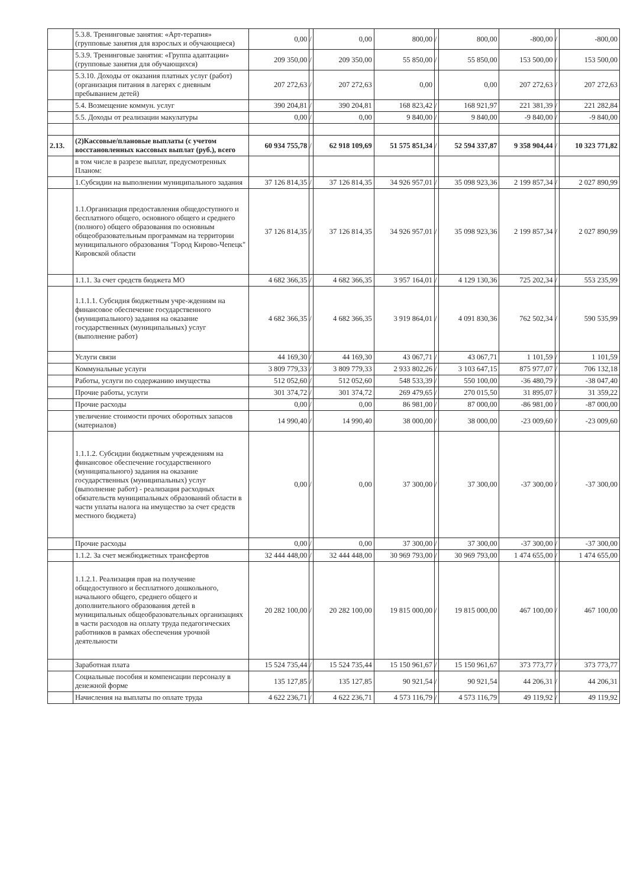| | 5.3.8. Тренинговые занятия: «Арт-терапия» (групповые занятия для взрослых и обучающиеся) | 0,00 | / | 0,00 | 800,00 | / | 800,00 | -800,00 | / | -800,00 |
| | 5.3.9. Тренинговые занятия: «Группа адаптации» (групповые занятия для обучающихся) | 209 350,00 | / | 209 350,00 | 55 850,00 | / | 55 850,00 | 153 500,00 | / | 153 500,00 |
| | 5.3.10. Доходы от оказания платных услуг (работ) (организация питания в лагерях с дневным пребыванием детей) | 207 272,63 | / | 207 272,63 | 0,00 | | 0,00 | 207 272,63 | / | 207 272,63 |
| | 5.4. Возмещение коммун. услуг | 390 204,81 | / | 390 204,81 | 168 823,42 | / | 168 921,97 | 221 381,39 | / | 221 282,84 |
| | 5.5. Доходы от реализации макулатуры | 0,00 | / | 0,00 | 9 840,00 | / | 9 840,00 | -9 840,00 | / | -9 840,00 |
| 2.13. | (2)Кассовые/плановые выплаты (с учетом восстановленных кассовых выплат (руб.), всего | 60 934 755,78 | / | 62 918 109,69 | 51 575 851,34 | / | 52 594 337,87 | 9 358 904,44 | / | 10 323 771,82 |
| | в том числе в разрезе выплат, предусмотренных Планом: | | | | | | | | | |
| | 1.Субсидии на выполнении муниципального задания | 37 126 814,35 | / | 37 126 814,35 | 34 926 957,01 | / | 35 098 923,36 | 2 199 857,34 | / | 2 027 890,99 |
| | 1.1.Организация предоставления общедоступного и бесплатного общего, основного общего и среднего (полного) общего образования по основным общеобразовательным программам на территории муниципального образования "Город Кирово-Чепецк" Кировской области | 37 126 814,35 | / | 37 126 814,35 | 34 926 957,01 | / | 35 098 923,36 | 2 199 857,34 | / | 2 027 890,99 |
| | 1.1.1. За счет средств бюджета МО | 4 682 366,35 | / | 4 682 366,35 | 3 957 164,01 | / | 4 129 130,36 | 725 202,34 | / | 553 235,99 |
| | 1.1.1.1. Субсидия бюджетным учре-ждениям на финансовое обеспечение государственного (муниципального) задания на оказание государственных (муниципальных) услуг (выполнение работ) | 4 682 366,35 | / | 4 682 366,35 | 3 919 864,01 | / | 4 091 830,36 | 762 502,34 | / | 590 535,99 |
| | Услуги связи | 44 169,30 | / | 44 169,30 | 43 067,71 | / | 43 067,71 | 1 101,59 | / | 1 101,59 |
| | Коммунальные услуги | 3 809 779,33 | / | 3 809 779,33 | 2 933 802,26 | / | 3 103 647,15 | 875 977,07 | / | 706 132,18 |
| | Работы, услуги по содержанию имущества | 512 052,60 | / | 512 052,60 | 548 533,39 | / | 550 100,00 | -36 480,79 | / | -38 047,40 |
| | Прочие работы, услуги | 301 374,72 | / | 301 374,72 | 269 479,65 | / | 270 015,50 | 31 895,07 | / | 31 359,22 |
| | Прочие расходы | 0,00 | / | 0,00 | 86 981,00 | / | 87 000,00 | -86 981,00 | / | -87 000,00 |
| | увеличение стоимости прочих оборотных запасов (материалов) | 14 990,40 | / | 14 990,40 | 38 000,00 | / | 38 000,00 | -23 009,60 | / | -23 009,60 |
| | 1.1.1.2. Субсидии бюджетным учреждениям на финансовое обеспечение государственного (муниципального) задания на оказание государственных (муниципальных) услуг (выполнение работ) - реализация расходных обязательств муниципальных образований области в части уплаты налога на имущество за счет средств местного бюджета) | 0,00 | / | 0,00 | 37 300,00 | / | 37 300,00 | -37 300,00 | / | -37 300,00 |
| | Прочие расходы | 0,00 | / | 0,00 | 37 300,00 | / | 37 300,00 | -37 300,00 | / | -37 300,00 |
| | 1.1.2. За счет межбюджетных трансфертов | 32 444 448,00 | / | 32 444 448,00 | 30 969 793,00 | / | 30 969 793,00 | 1 474 655,00 | / | 1 474 655,00 |
| | 1.1.2.1. Реализация прав на получение общедоступного и бесплатного дошкольного, начального общего, среднего общего и дополнительного образования детей в муниципальных общеобразовательных организациях в части расходов на оплату труда педагогических работников в рамках обеспечения урочной деятельности | 20 282 100,00 | / | 20 282 100,00 | 19 815 000,00 | / | 19 815 000,00 | 467 100,00 | / | 467 100,00 |
| | Заработная плата | 15 524 735,44 | / | 15 524 735,44 | 15 150 961,67 | / | 15 150 961,67 | 373 773,77 | / | 373 773,77 |
| | Социальные пособия и компенсации персоналу в денежной форме | 135 127,85 | / | 135 127,85 | 90 921,54 | / | 90 921,54 | 44 206,31 | / | 44 206,31 |
| | Начисления на выплаты по оплате труда | 4 622 236,71 | / | 4 622 236,71 | 4 573 116,79 | / | 4 573 116,79 | 49 119,92 | / | 49 119,92 |